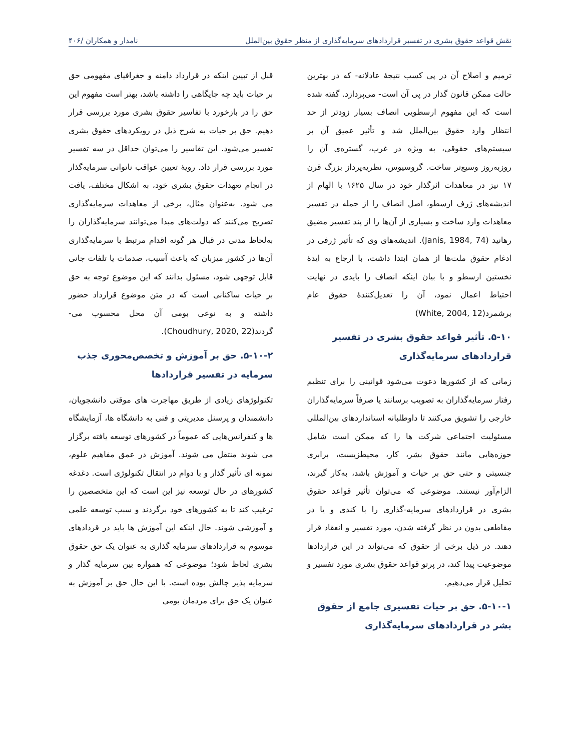نقش قواعد حقوق بشری در تفسیر قراردادهای سرمایه‌گذاری از منظر حقوق بین‌الملل نامدار و همکاران /۴۰۶
ترمیم و اصلاح آن در پی کسب نتیجۀ عادلانه- که در بهترین حالت ممکن قانون گذار در پی آن است- می‌پردازد. گفته شده است که این مفهوم ارسطویی انصاف بسیار زودتر از حد انتظار وارد حقوق بین‌الملل شد و تأثیر عمیق آن بر سیستم‌های حقوقی، به ویژه در غرب، گستره‌ی آن را روزبه‌روز وسیع‌تر ساخت. گروسیوس، نظریه‌پرداز بزرگ قرن ۱۷ نیز در معاهدات اثرگذار خود در سال ۱۶۲۵ با الهام از اندیشه‌های ژرف ارسطو، اصل انصاف را از جمله در تفسیر معاهدات وارد ساخت و بسیاری از آن‌ها را از پند تفسیر مضیق رهانید (Janis, 1984, 74). اندیشه‌های وی که تأثیر ژرفی در ادغام حقوق ملت‌ها از همان ابتدا داشت، با ارجاع به ایدۀ نخستین ارسطو و با بیان اینکه انصاف را بایدی در نهایت احتیاط اعمال نمود، آن را تعدیل‌کنندۀ حقوق عام برشمرد(White, 2004, 12)
۵-۱۰. تأثیر قواعد حقوق بشری در تفسیر قراردادهای سرمایه‌گذاری
زمانی که از کشورها دعوت می‌شود قوانینی را برای تنظیم رفتار سرمایه‌گذاران به تصویب برسانند یا صرفاً سرمایه‌گذاران خارجی را تشویق می‌کنند تا داوطلبانه استانداردهای بین‌المللی مسئولیت اجتماعی شرکت ها را که ممکن است شامل حوزه‌هایی مانند حقوق بشر، کار، محیطزیست، برابری جنسیتی و حتی حق بر حیات و آموزش باشد، به‌کار گیرند، الزام‌آور نیستند. موضوعی که می‌توان تأثیر قواعد حقوق بشری در قراردادهای سرمایه-گذاری را با کندی و یا در مقاطعی بدون در نظر گرفته شدن، مورد تفسیر و انعقاد قرار دهند. در ذیل برخی از حقوق که می‌تواند در این قراردادها موضوعیت پیدا کند، در پرتو قواعد حقوق بشری مورد تفسیر و تحلیل قرار می‌دهیم.
۵-۱۰-۱. حق بر حیات تفسیری جامع از حقوق بشر در قراردادهای سرمایه‌گذاری
قبل از تبیین اینکه در قرارداد دامنه و جغرافیای مفهومی حق بر حیات باید چه جایگاهی را داشته باشد، بهتر است مفهوم این حق را در بازخورد با تفاسیر حقوق بشری مورد بررسی قرار دهیم. حق بر حیات به شرح ذیل در رویکردهای حقوق بشری تفسیر می‌شود. این تفاسیر را می‌توان حداقل در سه تفسیر مورد بررسی قرار داد. رویۀ تعیین عواقب ناتوانی سرمایه‌گذار در انجام تعهدات حقوق بشری خود، به اشکال مختلف، یافت می شود. به‌عنوان مثال، برخی از معاهدات سرمایه‌گذاری تصریح می‌کنند که دولت‌های مبدا می‌توانند سرمایه‌گذاران را به‌لحاظ مدنی در قبال هر گونه اقدام مرتبط با سرمایه‌گذاری آن‌ها در کشور میزبان که باعث آسیب، صدمات یا تلفات جانی قابل توجهی شود، مسئول بدانند که این موضوع توجه به حق بر حیات ساکنانی است که در متن موضوع قرارداد حضور داشته و به نوعی بومی آن محل محسوب می-گردند(Choudhury, 2020, 22).
۵-۱۰-۲. حق بر آموزش و تخصص‌محوری جذب سرمایه در تفسیر قراردادها
تکنولوژهای زیادی از طریق مهاجرت های موقتی دانشجویان، دانشمندان و پرسنل مدیریتی و فنی به دانشگاه ها، آزمایشگاه ها و کنفرانس‌هایی که عموماً در کشورهای توسعه یافته برگزار می شوند منتقل می شوند. آموزش در عمق مفاهیم علوم، نمونه ای تأثیر گذار و با دوام در انتقال تکنولوژی است. دغدغه کشورهای در حال توسعه نیز این است که این متخصصین را ترغیب کند تا به کشورهای خود برگردند و سبب توسعه علمی و آموزشی شوند. حال اینکه این آموزش ها باید در قردادهای موسوم به قراردادهای سرمایه گذاری به عنوان یک حق حقوق بشری لحاظ شود؛ موضوعی که همواره بین سرمایه گذار و سرمایه پذیر چالش بوده است. با این حال حق بر آموزش به عنوان یک حق برای مردمان بومی